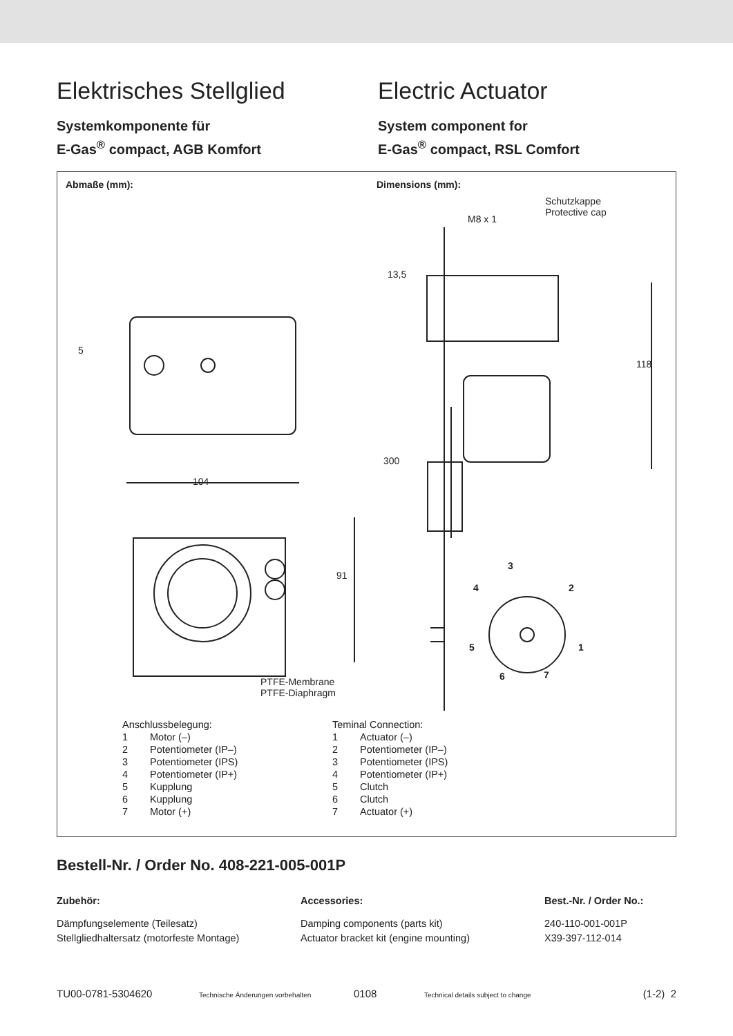Elektrisches Stellglied
Systemkomponente für
E-Gas<sup>®</sup> compact, AGB Komfort
Electric Actuator
System component for
E-Gas<sup>®</sup> compact, RSL Comfort
Abmaße (mm): Dimensions (mm):
Schutzkappe
Protective cap
M8 x 1
13,5
118
300
104
91
5
3
4 2
5 1
6 7
PTFE-Membrane
PTFE-Diaphragm
| Anschlussbelegung: | |
| 1 | Motor (–) |
| 2 | Potentiometer (IP–) |
| 3 | Potentiometer (IPS) |
| 4 | Potentiometer (IP+) |
| 5 | Kupplung |
| 6 | Kupplung |
| 7 | Motor (+) |
| Teminal Connection: | |
| 1 | Actuator (–) |
| 2 | Potentiometer (IP–) |
| 3 | Potentiometer (IPS) |
| 4 | Potentiometer (IP+) |
| 5 | Clutch |
| 6 | Clutch |
| 7 | Actuator (+) |
Bestell-Nr. / Order No. 408-221-005-001P
Zubehör: Accessories: Best.-Nr. / Order No.:
Dämpfungselemente (Teilesatz)
Stellgliedhaltersatz (motorfeste Montage)
Damping components (parts kit)
Actuator bracket kit (engine mounting)
240-110-001-001P
X39-397-112-014
TU00-0781-5304620 Technische Änderungen vorbehalten 0108 Technical details subject to change (1-2) 2